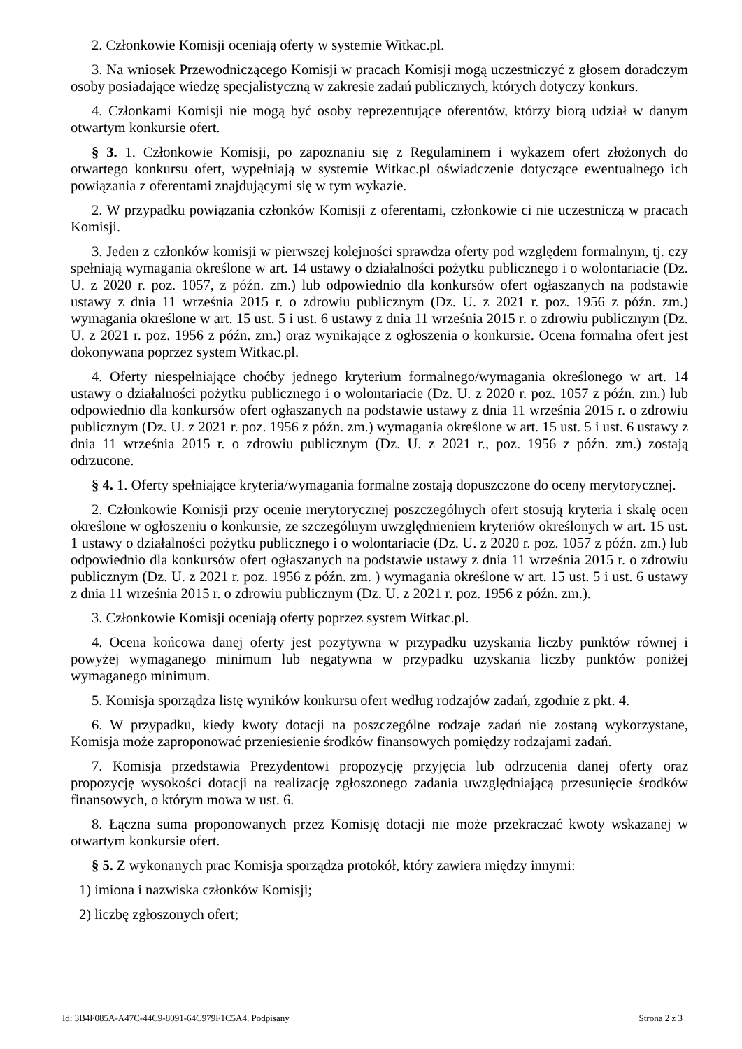2. Członkowie Komisji oceniają oferty w systemie Witkac.pl.
3. Na wniosek Przewodniczącego Komisji w pracach Komisji mogą uczestniczyć z głosem doradczym osoby posiadające wiedzę specjalistyczną w zakresie zadań publicznych, których dotyczy konkurs.
4. Członkami Komisji nie mogą być osoby reprezentujące oferentów, którzy biorą udział w danym otwartym konkursie ofert.
§ 3. 1. Członkowie Komisji, po zapoznaniu się z Regulaminem i wykazem ofert złożonych do otwartego konkursu ofert, wypełniają w systemie Witkac.pl oświadczenie dotyczące ewentualnego ich powiązania z oferentami znajdującymi się w tym wykazie.
2. W przypadku powiązania członków Komisji z oferentami, członkowie ci nie uczestniczą w pracach Komisji.
3. Jeden z członków komisji w pierwszej kolejności sprawdza oferty pod względem formalnym, tj. czy spełniają wymagania określone w art. 14 ustawy o działalności pożytku publicznego i o wolontariacie (Dz. U. z 2020 r. poz. 1057, z późn. zm.) lub odpowiednio dla konkursów ofert ogłaszanych na podstawie ustawy z dnia 11 września 2015 r. o zdrowiu publicznym (Dz. U. z 2021 r. poz. 1956 z późn. zm.) wymagania określone w art. 15 ust. 5 i ust. 6 ustawy z dnia 11 września 2015 r. o zdrowiu publicznym (Dz. U. z 2021 r. poz. 1956 z późn. zm.) oraz wynikające z ogłoszenia o konkursie. Ocena formalna ofert jest dokonywana poprzez system Witkac.pl.
4. Oferty niespełniające choćby jednego kryterium formalnego/wymagania określonego w art. 14 ustawy o działalności pożytku publicznego i o wolontariacie (Dz. U. z 2020 r. poz. 1057 z późn. zm.) lub odpowiednio dla konkursów ofert ogłaszanych na podstawie ustawy z dnia 11 września 2015 r. o zdrowiu publicznym (Dz. U. z 2021 r. poz. 1956 z późn. zm.) wymagania określone w art. 15 ust. 5 i ust. 6 ustawy z dnia 11 września 2015 r. o zdrowiu publicznym (Dz. U. z 2021 r., poz. 1956 z późn. zm.) zostają odrzucone.
§ 4. 1. Oferty spełniające kryteria/wymagania formalne zostają dopuszczone do oceny merytorycznej.
2. Członkowie Komisji przy ocenie merytorycznej poszczególnych ofert stosują kryteria i skalę ocen określone w ogłoszeniu o konkursie, ze szczególnym uwzględnieniem kryteriów określonych w art. 15 ust. 1 ustawy o działalności pożytku publicznego i o wolontariacie (Dz. U. z 2020 r. poz. 1057 z późn. zm.) lub odpowiednio dla konkursów ofert ogłaszanych na podstawie ustawy z dnia 11 września 2015 r. o zdrowiu publicznym (Dz. U. z 2021 r. poz. 1956 z późn. zm. ) wymagania określone w art. 15 ust. 5 i ust. 6 ustawy z dnia 11 września 2015 r. o zdrowiu publicznym (Dz. U. z 2021 r. poz. 1956 z późn. zm.).
3. Członkowie Komisji oceniają oferty poprzez system Witkac.pl.
4. Ocena końcowa danej oferty jest pozytywna w przypadku uzyskania liczby punktów równej i powyżej wymaganego minimum lub negatywna w przypadku uzyskania liczby punktów poniżej wymaganego minimum.
5. Komisja sporządza listę wyników konkursu ofert według rodzajów zadań, zgodnie z pkt. 4.
6. W przypadku, kiedy kwoty dotacji na poszczególne rodzaje zadań nie zostaną wykorzystane, Komisja może zaproponować przeniesienie środków finansowych pomiędzy rodzajami zadań.
7. Komisja przedstawia Prezydentowi propozycję przyjęcia lub odrzucenia danej oferty oraz propozycję wysokości dotacji na realizację zgłoszonego zadania uwzględniającą przesunięcie środków finansowych, o którym mowa w ust. 6.
8. Łączna suma proponowanych przez Komisję dotacji nie może przekraczać kwoty wskazanej w otwartym konkursie ofert.
§ 5. Z wykonanych prac Komisja sporządza protokół, który zawiera między innymi:
1) imiona i nazwiska członków Komisji;
2) liczbę zgłoszonych ofert;
Id: 3B4F085A-A47C-44C9-8091-64C979F1C5A4. Podpisany Strona 2 z 3